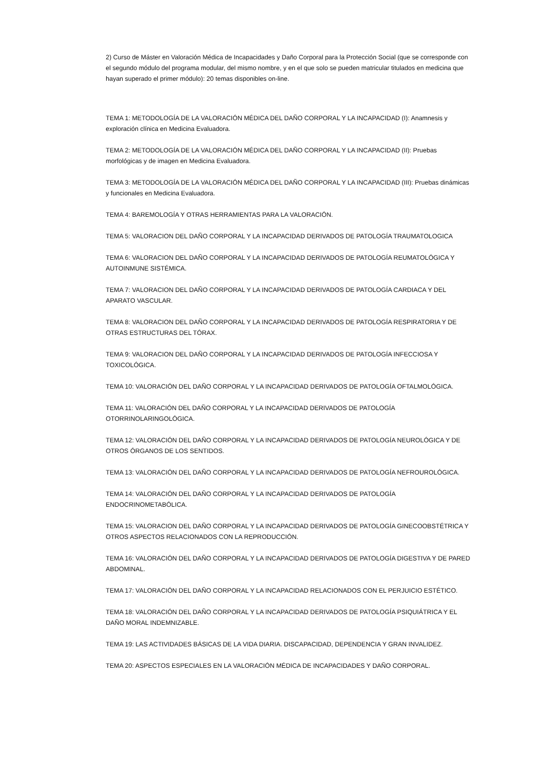2) Curso de Máster en Valoración Médica de Incapacidades y Daño Corporal para la Protección Social (que se corresponde con el segundo módulo del programa modular, del mismo nombre, y en el que solo se pueden matricular titulados en medicina que hayan superado el primer módulo): 20 temas disponibles on-line.
TEMA 1: METODOLOGÍA DE LA VALORACIÓN MÉDICA DEL DAÑO CORPORAL Y LA INCAPACIDAD (I): Anamnesis y exploración clínica en Medicina Evaluadora.
TEMA 2: METODOLOGÍA DE LA VALORACIÓN MÉDICA DEL DAÑO CORPORAL Y LA INCAPACIDAD (II): Pruebas morfológicas y de imagen en Medicina Evaluadora.
TEMA 3: METODOLOGÍA DE LA VALORACIÓN MÉDICA DEL DAÑO CORPORAL Y LA INCAPACIDAD (III): Pruebas dinámicas y funcionales en Medicina Evaluadora.
TEMA 4: BAREMOLOGÍA Y OTRAS HERRAMIENTAS PARA LA VALORACIÓN.
TEMA 5: VALORACION DEL DAÑO CORPORAL Y LA INCAPACIDAD DERIVADOS DE PATOLOGÍA TRAUMATOLOGICA
TEMA 6: VALORACION DEL DAÑO CORPORAL Y LA INCAPACIDAD DERIVADOS DE PATOLOGÍA REUMATOLÓGICA Y AUTOINMUNE SISTÉMICA.
TEMA 7: VALORACION DEL DAÑO CORPORAL Y LA INCAPACIDAD DERIVADOS DE PATOLOGÍA CARDIACA Y DEL APARATO VASCULAR.
TEMA 8: VALORACION DEL DAÑO CORPORAL Y LA INCAPACIDAD DERIVADOS DE PATOLOGÍA RESPIRATORIA Y DE OTRAS ESTRUCTURAS DEL TÓRAX.
TEMA 9: VALORACION DEL DAÑO CORPORAL Y LA INCAPACIDAD DERIVADOS DE PATOLOGÍA INFECCIOSA Y TOXICOLÓGICA.
TEMA 10: VALORACIÓN DEL DAÑO CORPORAL Y LA INCAPACIDAD DERIVADOS DE PATOLOGÍA OFTALMOLÓGICA.
TEMA 11: VALORACIÓN DEL DAÑO CORPORAL Y LA INCAPACIDAD DERIVADOS DE PATOLOGÍA OTORRINOLARINGOLÓGICA.
TEMA 12: VALORACIÓN DEL DAÑO CORPORAL Y LA INCAPACIDAD DERIVADOS DE PATOLOGÍA NEUROLÓGICA Y DE OTROS ÓRGANOS DE LOS SENTIDOS.
TEMA 13: VALORACIÓN DEL DAÑO CORPORAL Y LA INCAPACIDAD DERIVADOS DE PATOLOGÍA NEFROUROLÓGICA.
TEMA 14: VALORACIÓN DEL DAÑO CORPORAL Y LA INCAPACIDAD DERIVADOS DE PATOLOGÍA ENDOCRINOMETABÓLICA.
TEMA 15: VALORACION DEL DAÑO CORPORAL Y LA INCAPACIDAD DERIVADOS DE PATOLOGÍA GINECOOBSTÉTRICA Y OTROS ASPECTOS RELACIONADOS CON LA REPRODUCCIÓN.
TEMA 16: VALORACIÓN DEL DAÑO CORPORAL Y LA INCAPACIDAD DERIVADOS DE PATOLOGÍA DIGESTIVA Y DE PARED ABDOMINAL.
TEMA 17: VALORACIÓN DEL DAÑO CORPORAL Y LA INCAPACIDAD RELACIONADOS CON EL PERJUICIO ESTÉTICO.
TEMA 18: VALORACIÓN DEL DAÑO CORPORAL Y LA INCAPACIDAD DERIVADOS DE PATOLOGÍA PSIQUIÁTRICA Y EL DAÑO MORAL INDEMNIZABLE.
TEMA 19: LAS ACTIVIDADES BÁSICAS DE LA VIDA DIARIA. DISCAPACIDAD, DEPENDENCIA Y GRAN INVALIDEZ.
TEMA 20: ASPECTOS ESPECIALES EN LA VALORACIÓN MÉDICA DE INCAPACIDADES Y DAÑO CORPORAL.